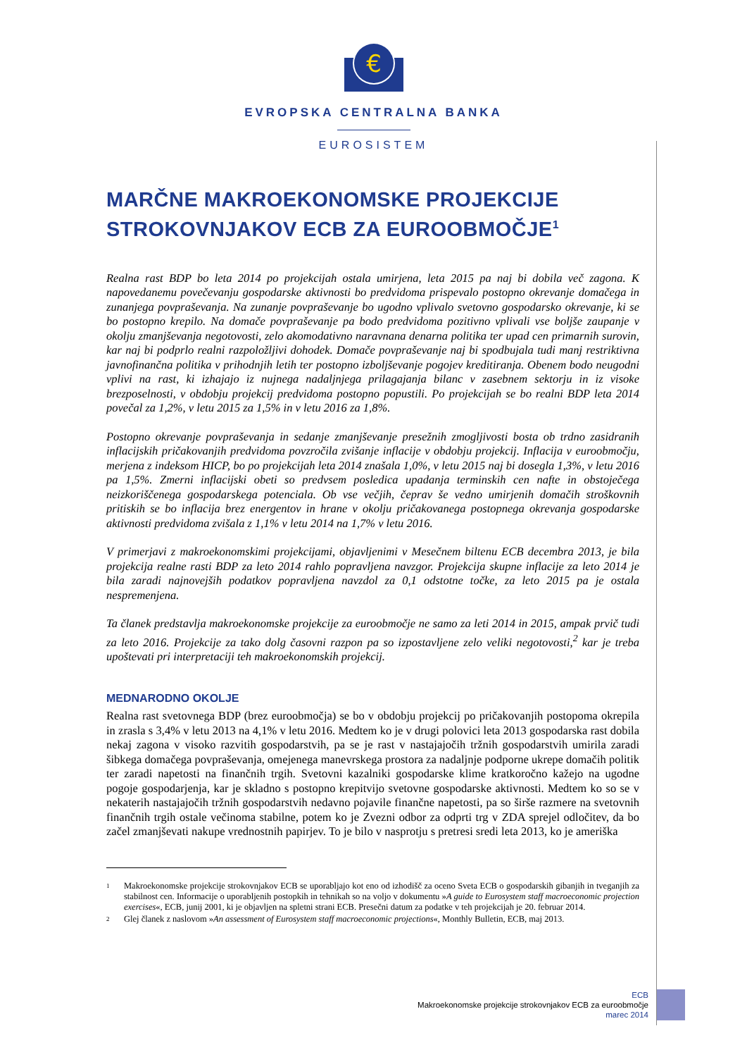€
EVROPSKA CENTRALNA BANKA
EUROSISTEM
MARČNE MAKROEKONOMSKE PROJEKCIJE STROKOVNJAKOV ECB ZA EUROOBMOČJE<sup>1</sup>
Realna rast BDP bo leta 2014 po projekcijah ostala umirjena, leta 2015 pa naj bi dobila več zagona. K napovedanemu povečevanju gospodarske aktivnosti bo predvidoma prispevalo postopno okrevanje domačega in zunanjega povpraševanja. Na zunanje povpraševanje bo ugodno vplivalo svetovno gospodarsko okrevanje, ki se bo postopno krepilo. Na domače povpraševanje pa bodo predvidoma pozitivno vplivali vse boljše zaupanje v okolju zmanjševanja negotovosti, zelo akomodativno naravnana denarna politika ter upad cen primarnih surovin, kar naj bi podprlo realni razpoložljivi dohodek. Domače povpraševanje naj bi spodbujala tudi manj restriktivna javnofinančna politika v prihodnjih letih ter postopno izboljševanje pogojev kreditiranja. Obenem bodo neugodni vplivi na rast, ki izhajajo iz nujnega nadaljnjega prilagajanja bilanc v zasebnem sektorju in iz visoke brezposelnosti, v obdobju projekcij predvidoma postopno popustili. Po projekcijah se bo realni BDP leta 2014 povečal za 1,2%, v letu 2015 za 1,5% in v letu 2016 za 1,8%.
Postopno okrevanje povpraševanja in sedanje zmanjševanje presežnih zmogljivosti bosta ob trdno zasidranih inflacijskih pričakovanjih predvidoma povzročila zvišanje inflacije v obdobju projekcij. Inflacija v euroobmočju, merjena z indeksom HICP, bo po projekcijah leta 2014 znašala 1,0%, v letu 2015 naj bi dosegla 1,3%, v letu 2016 pa 1,5%. Zmerni inflacijski obeti so predvsem posledica upadanja terminskih cen nafte in obstoječega neizkoriščenega gospodarskega potenciala. Ob vse večjih, čeprav še vedno umirjenih domačih stroškovnih pritiskih se bo inflacija brez energentov in hrane v okolju pričakovanega postopnega okrevanja gospodarske aktivnosti predvidoma zvišala z 1,1% v letu 2014 na 1,7% v letu 2016.
V primerjavi z makroekonomskimi projekcijami, objavljenimi v Mesečnem biltenu ECB decembra 2013, je bila projekcija realne rasti BDP za leto 2014 rahlo popravljena navzgor. Projekcija skupne inflacije za leto 2014 je bila zaradi najnovejših podatkov popravljena navzdol za 0,1 odstotne točke, za leto 2015 pa je ostala nespremenjena.
Ta članek predstavlja makroekonomske projekcije za euroobmočje ne samo za leti 2014 in 2015, ampak prvič tudi za leto 2016. Projekcije za tako dolg časovni razpon pa so izpostavljene zelo veliki negotovosti,<sup>2</sup> kar je treba upoštevati pri interpretaciji teh makroekonomskih projekcij.
MEDNARODNO OKOLJE
Realna rast svetovnega BDP (brez euroobmočja) se bo v obdobju projekcij po pričakovanjih postopoma okrepila in zrasla s 3,4% v letu 2013 na 4,1% v letu 2016. Medtem ko je v drugi polovici leta 2013 gospodarska rast dobila nekaj zagona v visoko razvitih gospodarstvih, pa se je rast v nastajajočih tržnih gospodarstvih umirila zaradi šibkega domačega povpraševanja, omejenega manevrskega prostora za nadaljnje podporne ukrepe domačih politik ter zaradi napetosti na finančnih trgih. Svetovni kazalniki gospodarske klime kratkoročno kažejo na ugodne pogoje gospodarjenja, kar je skladno s postopno krepitvijo svetovne gospodarske aktivnosti. Medtem ko so se v nekaterih nastajajočih tržnih gospodarstvih nedavno pojavile finančne napetosti, pa so širše razmere na svetovnih finančnih trgih ostale večinoma stabilne, potem ko je Zvezni odbor za odprti trg v ZDA sprejel odločitev, da bo začel zmanjševati nakupe vrednostnih papirjev. To je bilo v nasprotju s pretresi sredi leta 2013, ko je ameriška
1
Makroekonomske projekcije strokovnjakov ECB se uporabljajo kot eno od izhodišč za oceno Sveta ECB o gospodarskih gibanjih in tveganjih za stabilnost cen. Informacije o uporabljenih postopkih in tehnikah so na voljo v dokumentu »A guide to Eurosystem staff macroeconomic projection exercises«, ECB, junij 2001, ki je objavljen na spletni strani ECB. Presečni datum za podatke v teh projekcijah je 20. februar 2014.
2
Glej članek z naslovom »An assessment of Eurosystem staff macroeconomic projections«, Monthly Bulletin, ECB, maj 2013.
ECB
Makroekonomske projekcije strokovnjakov ECB za euroobmočje
marec 2014